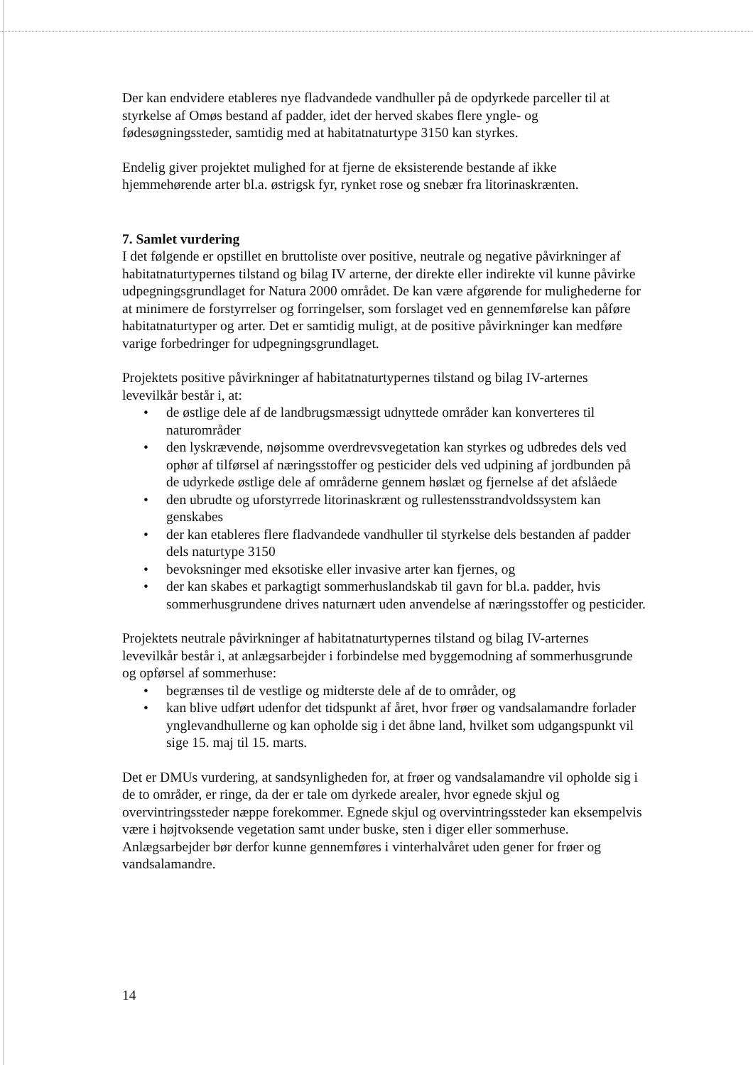Der kan endvidere etableres nye fladvandede vandhuller på de opdyrkede parceller til at styrkelse af Omøs bestand af padder, idet der herved skabes flere yngle- og fødesøgningssteder, samtidig med at habitatnaturtype 3150 kan styrkes.
Endelig giver projektet mulighed for at fjerne de eksisterende bestande af ikke hjemmehørende arter bl.a. østrigsk fyr, rynket rose og snebær fra litorinaskrænten.
7. Samlet vurdering
I det følgende er opstillet en bruttoliste over positive, neutrale og negative påvirkninger af habitatnaturtypernes tilstand og bilag IV arterne, der direkte eller indirekte vil kunne påvirke udpegningsgrundlaget for Natura 2000 området. De kan være afgørende for mulighederne for at minimere de forstyrrelser og forringelser, som forslaget ved en gennemførelse kan påføre habitatnaturtyper og arter. Det er samtidig muligt, at de positive påvirkninger kan medføre varige forbedringer for udpegningsgrundlaget.
Projektets positive påvirkninger af habitatnaturtypernes tilstand og bilag IV-arternes levevilkår består i, at:
• de østlige dele af de landbrugsmæssigt udnyttede områder kan konverteres til naturområder
• den lyskrævende, nøjsomme overdrevsvegetation kan styrkes og udbredes dels ved ophør af tilførsel af næringsstoffer og pesticider dels ved udpining af jordbunden på de udyrkede østlige dele af områderne gennem høslæt og fjernelse af det afslåede
• den ubrudte og uforstyrrede litorinaskrænt og rullestensstrandvoldssystem kan genskabes
• der kan etableres flere fladvandede vandhuller til styrkelse dels bestanden af padder dels naturtype 3150
• bevoksninger med eksotiske eller invasive arter kan fjernes, og
• der kan skabes et parkagtigt sommerhuslandskab til gavn for bl.a. padder, hvis sommerhusgrundene drives naturnært uden anvendelse af næringsstoffer og pesticider.
Projektets neutrale påvirkninger af habitatnaturtypernes tilstand og bilag IV-arternes levevilkår består i, at anlægsarbejder i forbindelse med byggemodning af sommerhusgrunde og opførsel af sommerhuse:
• begrænses til de vestlige og midterste dele af de to områder, og
• kan blive udført udenfor det tidspunkt af året, hvor frøer og vandsalamandre forlader ynglevandhullerne og kan opholde sig i det åbne land, hvilket som udgangspunkt vil sige 15. maj til 15. marts.
Det er DMUs vurdering, at sandsynligheden for, at frøer og vandsalamandre vil opholde sig i de to områder, er ringe, da der er tale om dyrkede arealer, hvor egnede skjul og overvintringssteder næppe forekommer. Egnede skjul og overvintringssteder kan eksempelvis være i højtvoksende vegetation samt under buske, sten i diger eller sommerhuse. Anlægsarbejder bør derfor kunne gennemføres i vinterhalvåret uden gener for frøer og vandsalamandre.
14